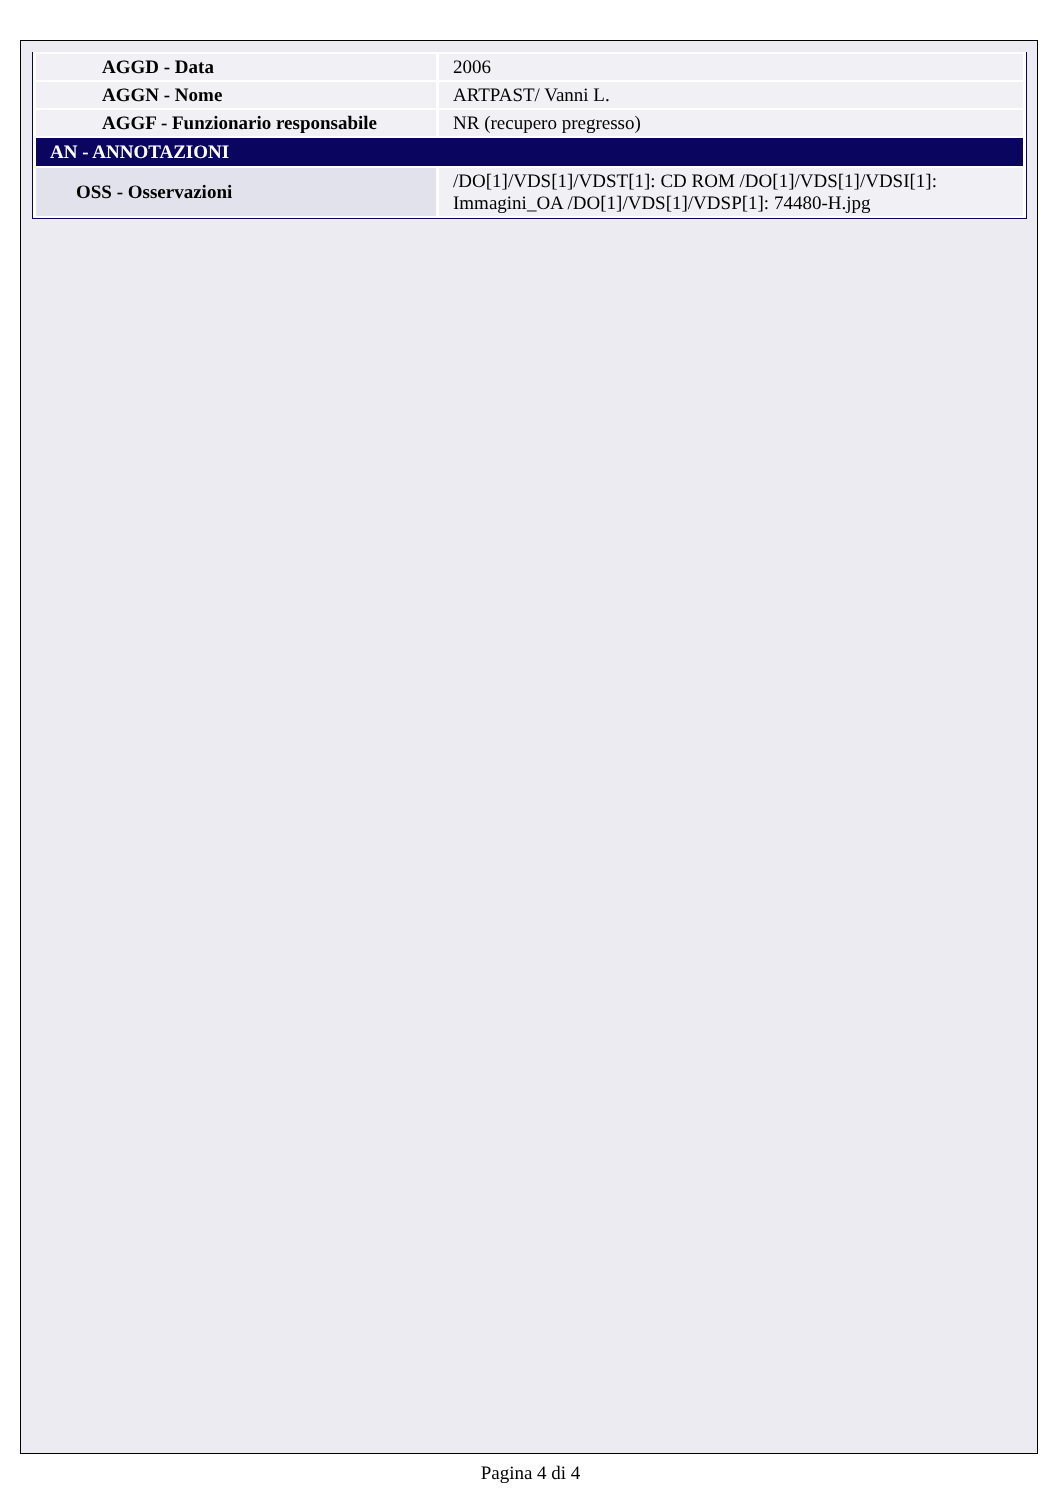| AGGD - Data | 2006 |
| AGGN - Nome | ARTPAST/ Vanni L. |
| AGGF - Funzionario responsabile | NR (recupero pregresso) |
| AN - ANNOTAZIONI | |
| OSS - Osservazioni | /DO[1]/VDS[1]/VDST[1]: CD ROM /DO[1]/VDS[1]/VDSI[1]: Immagini_OA /DO[1]/VDS[1]/VDSP[1]: 74480-H.jpg |
Pagina 4 di 4